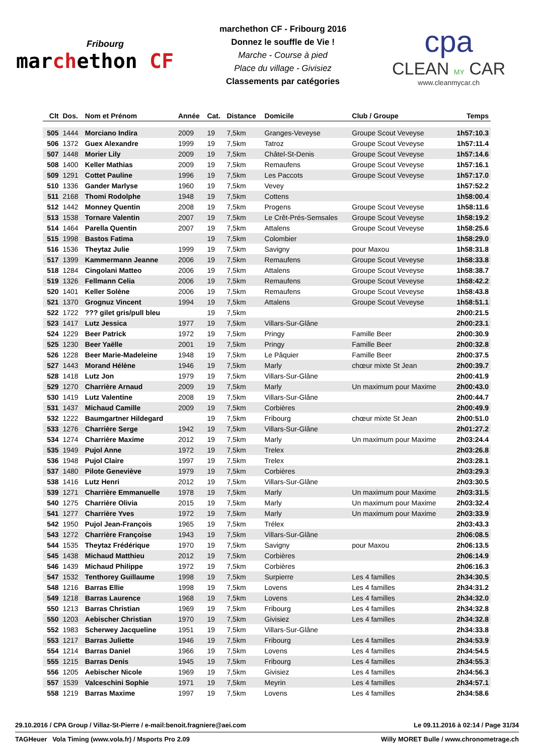Fribourg
marchethon CF
marchethon CF - Fribourg 2016
Donnez le souffle de Vie !
Marche - Course à pied
Place du village - Givisiez
Classements par catégories
cpa
CLEAN MY CAR
www.cleanmycar.ch
| Clt | Dos. | Nom et Prénom | Année | Cat. | Distance | Domicile | Club / Groupe | Temps |
| --- | --- | --- | --- | --- | --- | --- | --- | --- |
| 505 | 1444 | Morciano Indira | 2009 | 19 | 7,5km | Granges-Veveyse | Groupe Scout Veveyse | 1h57:10.3 |
| 506 | 1372 | Guex Alexandre | 1999 | 19 | 7,5km | Tatroz | Groupe Scout Veveyse | 1h57:11.4 |
| 507 | 1448 | Morier Lily | 2009 | 19 | 7,5km | Châtel-St-Denis | Groupe Scout Veveyse | 1h57:14.6 |
| 508 | 1400 | Keller Mathias | 2009 | 19 | 7,5km | Remaufens | Groupe Scout Veveyse | 1h57:16.1 |
| 509 | 1291 | Cottet Pauline | 1996 | 19 | 7,5km | Les Paccots | Groupe Scout Veveyse | 1h57:17.0 |
| 510 | 1336 | Gander Marlyse | 1960 | 19 | 7,5km | Vevey | | 1h57:52.2 |
| 511 | 2168 | Thomi Rodolphe | 1948 | 19 | 7,5km | Cottens | | 1h58:00.4 |
| 512 | 1442 | Monney Quentin | 2008 | 19 | 7,5km | Progens | Groupe Scout Veveyse | 1h58:11.6 |
| 513 | 1538 | Tornare Valentin | 2007 | 19 | 7,5km | Le Crêt-Prés-Semsales | Groupe Scout Veveyse | 1h58:19.2 |
| 514 | 1464 | Parella Quentin | 2007 | 19 | 7,5km | Attalens | Groupe Scout Veveyse | 1h58:25.6 |
| 515 | 1998 | Bastos Fatima | | 19 | 7,5km | Colombier | | 1h58:29.0 |
| 516 | 1536 | Theytaz Julie | 1999 | 19 | 7,5km | Savigny | pour Maxou | 1h58:31.8 |
| 517 | 1399 | Kammermann Jeanne | 2006 | 19 | 7,5km | Remaufens | Groupe Scout Veveyse | 1h58:33.8 |
| 518 | 1284 | Cingolani Matteo | 2006 | 19 | 7,5km | Attalens | Groupe Scout Veveyse | 1h58:38.7 |
| 519 | 1326 | Fellmann Celia | 2006 | 19 | 7,5km | Remaufens | Groupe Scout Veveyse | 1h58:42.2 |
| 520 | 1401 | Keller Solène | 2006 | 19 | 7,5km | Remaufens | Groupe Scout Veveyse | 1h58:43.8 |
| 521 | 1370 | Grognuz Vincent | 1994 | 19 | 7,5km | Attalens | Groupe Scout Veveyse | 1h58:51.1 |
| 522 | 1722 | ??? gilet gris/pull bleu | | 19 | 7,5km | | | 2h00:21.5 |
| 523 | 1417 | Lutz Jessica | 1977 | 19 | 7,5km | Villars-Sur-Glâne | | 2h00:23.1 |
| 524 | 1229 | Beer Patrick | 1972 | 19 | 7,5km | Pringy | Famille Beer | 2h00:30.9 |
| 525 | 1230 | Beer Yaëlle | 2001 | 19 | 7,5km | Pringy | Famille Beer | 2h00:32.8 |
| 526 | 1228 | Beer Marie-Madeleine | 1948 | 19 | 7,5km | Le Pâquier | Famille Beer | 2h00:37.5 |
| 527 | 1443 | Morand Hélène | 1946 | 19 | 7,5km | Marly | chœur mixte St Jean | 2h00:39.7 |
| 528 | 1418 | Lutz Jon | 1979 | 19 | 7,5km | Villars-Sur-Glâne | | 2h00:41.9 |
| 529 | 1270 | Charrière Arnaud | 2009 | 19 | 7,5km | Marly | Un maximum pour Maxime | 2h00:43.0 |
| 530 | 1419 | Lutz Valentine | 2008 | 19 | 7,5km | Villars-Sur-Glâne | | 2h00:44.7 |
| 531 | 1437 | Michaud Camille | 2009 | 19 | 7,5km | Corbières | | 2h00:49.9 |
| 532 | 1222 | Baumgartner Hildegard | | 19 | 7,5km | Fribourg | chœur mixte St Jean | 2h00:51.0 |
| 533 | 1276 | Charrière Serge | 1942 | 19 | 7,5km | Villars-Sur-Glâne | | 2h01:27.2 |
| 534 | 1274 | Charrière Maxime | 2012 | 19 | 7,5km | Marly | Un maximum pour Maxime | 2h03:24.4 |
| 535 | 1949 | Pujol Anne | 1972 | 19 | 7,5km | Trelex | | 2h03:26.8 |
| 536 | 1948 | Pujol Claire | 1997 | 19 | 7,5km | Trelex | | 2h03:28.1 |
| 537 | 1480 | Pilote Geneviève | 1979 | 19 | 7,5km | Corbières | | 2h03:29.3 |
| 538 | 1416 | Lutz Henri | 2012 | 19 | 7,5km | Villars-Sur-Glâne | | 2h03:30.5 |
| 539 | 1271 | Charrière Emmanuelle | 1978 | 19 | 7,5km | Marly | Un maximum pour Maxime | 2h03:31.5 |
| 540 | 1275 | Charrière Olivia | 2015 | 19 | 7,5km | Marly | Un maximum pour Maxime | 2h03:32.4 |
| 541 | 1277 | Charrière Yves | 1972 | 19 | 7,5km | Marly | Un maximum pour Maxime | 2h03:33.9 |
| 542 | 1950 | Pujol Jean-François | 1965 | 19 | 7,5km | Trélex | | 2h03:43.3 |
| 543 | 1272 | Charrière Françoise | 1943 | 19 | 7,5km | Villars-Sur-Glâne | | 2h06:08.5 |
| 544 | 1535 | Theytaz Frédérique | 1970 | 19 | 7,5km | Savigny | pour Maxou | 2h06:13.5 |
| 545 | 1438 | Michaud Matthieu | 2012 | 19 | 7,5km | Corbières | | 2h06:14.9 |
| 546 | 1439 | Michaud Philippe | 1972 | 19 | 7,5km | Corbières | | 2h06:16.3 |
| 547 | 1532 | Tenthorey Guillaume | 1998 | 19 | 7,5km | Surpierre | Les 4 familles | 2h34:30.5 |
| 548 | 1216 | Barras Ellie | 1998 | 19 | 7,5km | Lovens | Les 4 familles | 2h34:31.2 |
| 549 | 1218 | Barras Laurence | 1968 | 19 | 7,5km | Lovens | Les 4 familles | 2h34:32.0 |
| 550 | 1213 | Barras Christian | 1969 | 19 | 7,5km | Fribourg | Les 4 familles | 2h34:32.8 |
| 550 | 1203 | Aebischer Christian | 1970 | 19 | 7,5km | Givisiez | Les 4 familles | 2h34:32.8 |
| 552 | 1983 | Scherwey Jacqueline | 1951 | 19 | 7,5km | Villars-Sur-Glâne | | 2h34:33.8 |
| 553 | 1217 | Barras Juliette | 1946 | 19 | 7,5km | Fribourg | Les 4 familles | 2h34:53.9 |
| 554 | 1214 | Barras Daniel | 1966 | 19 | 7,5km | Lovens | Les 4 familles | 2h34:54.5 |
| 555 | 1215 | Barras Denis | 1945 | 19 | 7,5km | Fribourg | Les 4 familles | 2h34:55.3 |
| 556 | 1205 | Aebischer Nicole | 1969 | 19 | 7,5km | Givisiez | Les 4 familles | 2h34:56.3 |
| 557 | 1539 | Valceschini Sophie | 1971 | 19 | 7,5km | Meyrin | Les 4 familles | 2h34:57.1 |
| 558 | 1219 | Barras Maxime | 1997 | 19 | 7,5km | Lovens | Les 4 familles | 2h34:58.6 |
29.10.2016 / CPA Group / Villaz-St-Pierre / e-mail:benoit.fragniere@aei.com Le 09.11.2016 à 02:14 / Page 31/34
TAGHeuer Vola Timing (www.vola.fr) / Msports Pro 2.09 Willy MORET Bulle / www.chronometrage.ch